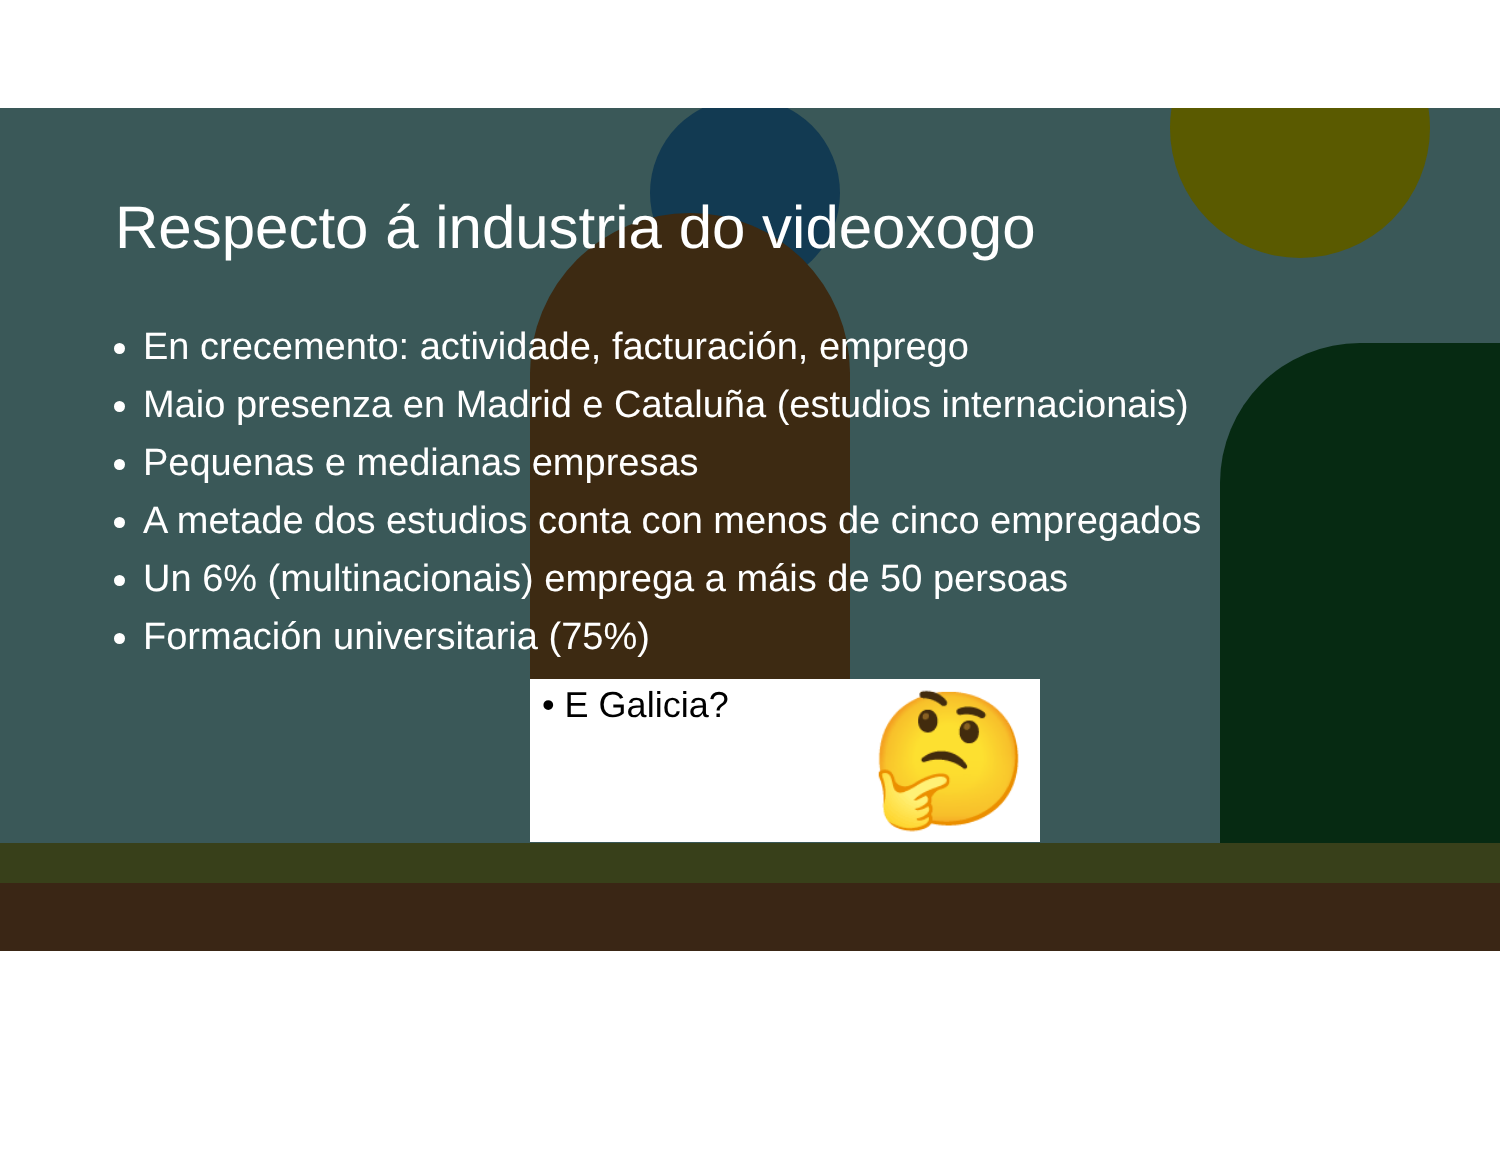Respecto á industria do videoxogo
En crecemento: actividade, facturación, emprego
Maio presenza en Madrid e Cataluña (estudios internacionais)
Pequenas e medianas empresas
A metade dos estudios conta con menos de cinco empregados
Un 6% (multinacionais) emprega a máis de 50 persoas
Formación universitaria (75%)
• E Galicia?
🤔